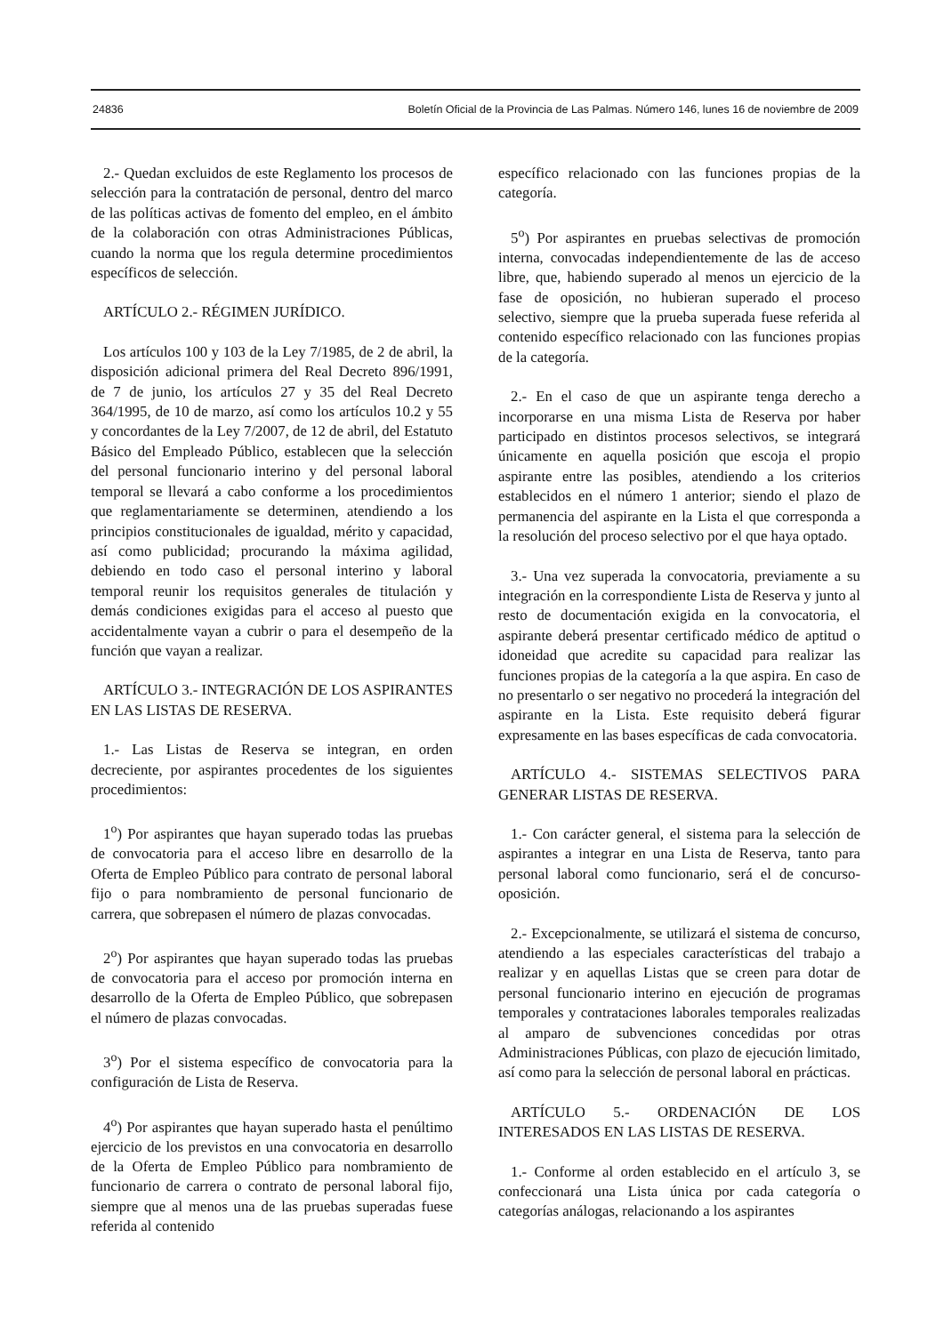24836 Boletín Oficial de la Provincia de Las Palmas. Número 146, lunes 16 de noviembre de 2009
2.- Quedan excluidos de este Reglamento los procesos de selección para la contratación de personal, dentro del marco de las políticas activas de fomento del empleo, en el ámbito de la colaboración con otras Administraciones Públicas, cuando la norma que los regula determine procedimientos específicos de selección.
ARTÍCULO 2.- RÉGIMEN JURÍDICO.
Los artículos 100 y 103 de la Ley 7/1985, de 2 de abril, la disposición adicional primera del Real Decreto 896/1991, de 7 de junio, los artículos 27 y 35 del Real Decreto 364/1995, de 10 de marzo, así como los artículos 10.2 y 55 y concordantes de la Ley 7/2007, de 12 de abril, del Estatuto Básico del Empleado Público, establecen que la selección del personal funcionario interino y del personal laboral temporal se llevará a cabo conforme a los procedimientos que reglamentariamente se determinen, atendiendo a los principios constitucionales de igualdad, mérito y capacidad, así como publicidad; procurando la máxima agilidad, debiendo en todo caso el personal interino y laboral temporal reunir los requisitos generales de titulación y demás condiciones exigidas para el acceso al puesto que accidentalmente vayan a cubrir o para el desempeño de la función que vayan a realizar.
ARTÍCULO 3.- INTEGRACIÓN DE LOS ASPIRANTES EN LAS LISTAS DE RESERVA.
1.- Las Listas de Reserva se integran, en orden decreciente, por aspirantes procedentes de los siguientes procedimientos:
1<sup>o</sup>) Por aspirantes que hayan superado todas las pruebas de convocatoria para el acceso libre en desarrollo de la Oferta de Empleo Público para contrato de personal laboral fijo o para nombramiento de personal funcionario de carrera, que sobrepasen el número de plazas convocadas.
2<sup>o</sup>) Por aspirantes que hayan superado todas las pruebas de convocatoria para el acceso por promoción interna en desarrollo de la Oferta de Empleo Público, que sobrepasen el número de plazas convocadas.
3<sup>o</sup>) Por el sistema específico de convocatoria para la configuración de Lista de Reserva.
4<sup>o</sup>) Por aspirantes que hayan superado hasta el penúltimo ejercicio de los previstos en una convocatoria en desarrollo de la Oferta de Empleo Público para nombramiento de funcionario de carrera o contrato de personal laboral fijo, siempre que al menos una de las pruebas superadas fuese referida al contenido
específico relacionado con las funciones propias de la categoría.
5<sup>o</sup>) Por aspirantes en pruebas selectivas de promoción interna, convocadas independientemente de las de acceso libre, que, habiendo superado al menos un ejercicio de la fase de oposición, no hubieran superado el proceso selectivo, siempre que la prueba superada fuese referida al contenido específico relacionado con las funciones propias de la categoría.
2.- En el caso de que un aspirante tenga derecho a incorporarse en una misma Lista de Reserva por haber participado en distintos procesos selectivos, se integrará únicamente en aquella posición que escoja el propio aspirante entre las posibles, atendiendo a los criterios establecidos en el número 1 anterior; siendo el plazo de permanencia del aspirante en la Lista el que corresponda a la resolución del proceso selectivo por el que haya optado.
3.- Una vez superada la convocatoria, previamente a su integración en la correspondiente Lista de Reserva y junto al resto de documentación exigida en la convocatoria, el aspirante deberá presentar certificado médico de aptitud o idoneidad que acredite su capacidad para realizar las funciones propias de la categoría a la que aspira. En caso de no presentarlo o ser negativo no procederá la integración del aspirante en la Lista. Este requisito deberá figurar expresamente en las bases específicas de cada convocatoria.
ARTÍCULO 4.- SISTEMAS SELECTIVOS PARA GENERAR LISTAS DE RESERVA.
1.- Con carácter general, el sistema para la selección de aspirantes a integrar en una Lista de Reserva, tanto para personal laboral como funcionario, será el de concurso-oposición.
2.- Excepcionalmente, se utilizará el sistema de concurso, atendiendo a las especiales características del trabajo a realizar y en aquellas Listas que se creen para dotar de personal funcionario interino en ejecución de programas temporales y contrataciones laborales temporales realizadas al amparo de subvenciones concedidas por otras Administraciones Públicas, con plazo de ejecución limitado, así como para la selección de personal laboral en prácticas.
ARTÍCULO 5.- ORDENACIÓN DE LOS INTERESADOS EN LAS LISTAS DE RESERVA.
1.- Conforme al orden establecido en el artículo 3, se confeccionará una Lista única por cada categoría o categorías análogas, relacionando a los aspirantes